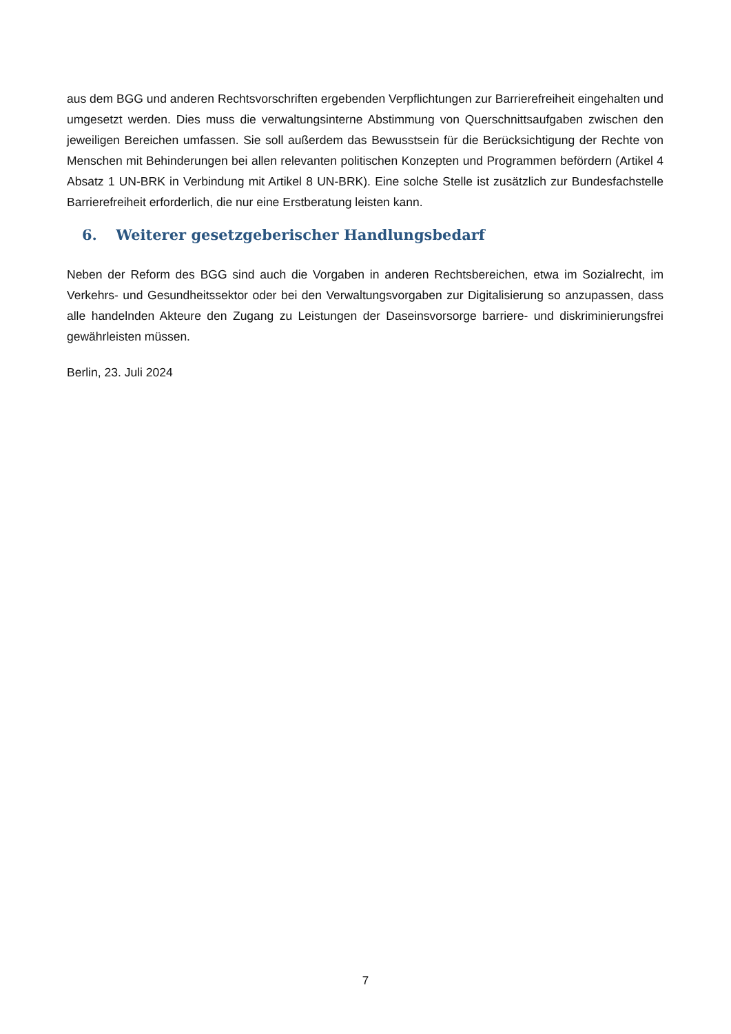aus dem BGG und anderen Rechtsvorschriften ergebenden Verpflichtungen zur Barrierefreiheit eingehalten und umgesetzt werden. Dies muss die verwaltungsinterne Abstimmung von Querschnittsaufgaben zwischen den jeweiligen Bereichen umfassen. Sie soll außerdem das Bewusstsein für die Berücksichtigung der Rechte von Menschen mit Behinderungen bei allen relevanten politischen Konzepten und Programmen befördern (Artikel 4 Absatz 1 UN-BRK in Verbindung mit Artikel 8 UN-BRK). Eine solche Stelle ist zusätzlich zur Bundesfachstelle Barrierefreiheit erforderlich, die nur eine Erstberatung leisten kann.
6. Weiterer gesetzgeberischer Handlungsbedarf
Neben der Reform des BGG sind auch die Vorgaben in anderen Rechtsbereichen, etwa im Sozialrecht, im Verkehrs- und Gesundheitssektor oder bei den Verwaltungsvorgaben zur Digitalisierung so anzupassen, dass alle handelnden Akteure den Zugang zu Leistungen der Daseinsvorsorge barriere- und diskriminierungsfrei gewährleisten müssen.
Berlin, 23. Juli 2024
7